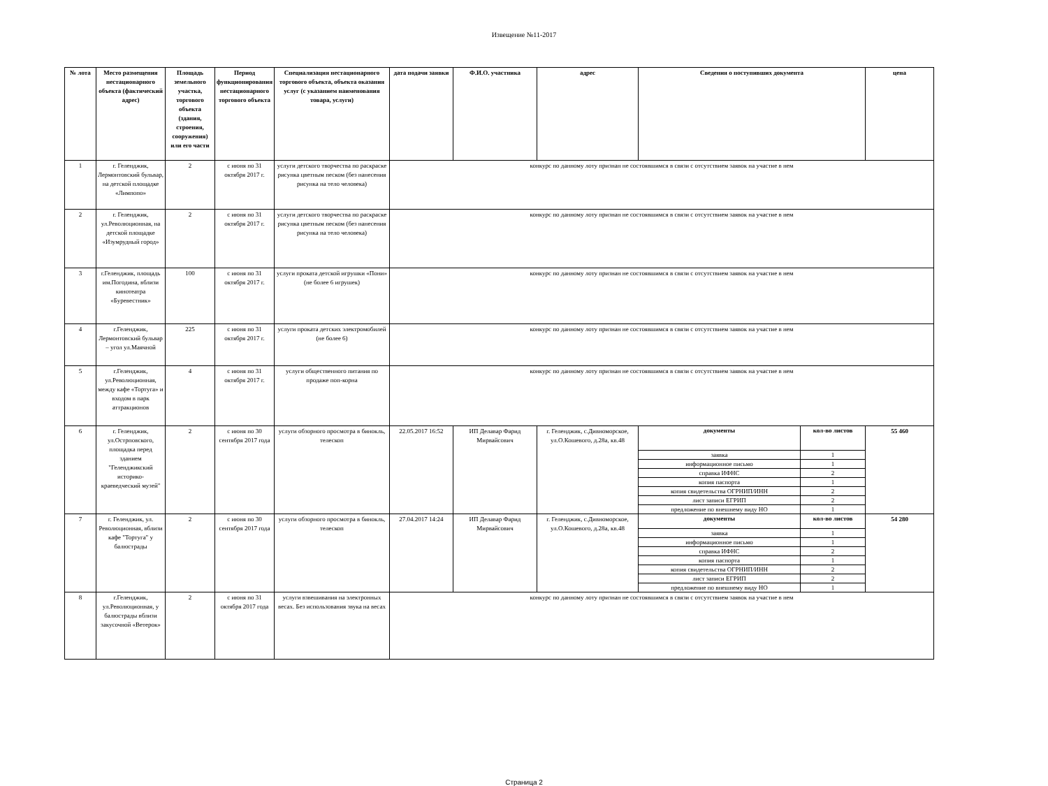Извещение №11-2017
| № лота | Место размещения нестационарного объекта (фактический адрес) | Площадь земельного участка, торгового объекта (здания, строения, сооружения) или его части | Период функционирования нестационарного торгового объекта | Специализация нестационарного торгового объекта, объекта оказания услуг (с указанием наименования товара, услуги) | дата подачи заявки | Ф.И.О. участника | адрес | Сведения о поступивших документа | цена |
| --- | --- | --- | --- | --- | --- | --- | --- | --- | --- |
| 1 | г. Геленджик, Лермонтовский бульвар, на детской площадке «Лимпопо» | 2 | с июня по 31 октября 2017 г. | услуги детского творчества по раскраске рисунка цветным песком (без нанесения рисунка на тело человека) | конкурс по данному лоту признан не состоявшимся в связи с отсутствием заявок на участие в нем | | | | |
| 2 | г. Геленджик, ул.Революционная, на детской площадке «Изумрудный город» | 2 | с июня по 31 октября 2017 г. | услуги детского творчества по раскраске рисунка цветным песком (без нанесения рисунка на тело человека) | конкурс по данному лоту признан не состоявшимся в связи с отсутствием заявок на участие в нем | | | | |
| 3 | г.Геленджик, площадь им.Погодина, вблизи кинотеатра «Буревестник» | 100 | с июня по 31 октября 2017 г. | услуги проката детской игрушки «Пони» (не более 6 игрушек) | конкурс по данному лоту признан не состоявшимся в связи с отсутствием заявок на участие в нем | | | | |
| 4 | г.Геленджик, Лермонтовский бульвар – угол ул.Маячной | 225 | с июня по 31 октября 2017 г. | услуги проката детских электромобилей (не более 6) | конкурс по данному лоту признан не состоявшимся в связи с отсутствием заявок на участие в нем | | | | |
| 5 | г.Геленджик, ул.Революционная, между кафе «Тортуга» и входом в парк аттракционов | 4 | с июня по 31 октября 2017 г. | услуги общественного питания по продаже поп-корна | конкурс по данному лоту признан не состоявшимся в связи с отсутствием заявок на участие в нем | | | | |
| 6 | г. Геленджик, ул.Острповского, площадка перед зданием "Геленджикский историко-краеведческий музей" | 2 | с июня по 30 сентября 2017 года | услуги обзорного просмотра в бинокль, телескоп | 22.05.2017 16:52 | ИП Делавар Фарид Мирвайсович | г. Геленджик, с.Дивноморское, ул.О.Кошевого, д.28а, кв.48 | / документы / кол-во листов / / заявка / 1 / / информационное письмо / 1 / / справка ИФНС / 2 / / копия паспорта / 1 / / копия свидетельства ОГРНИП/ИНН / 2 / / лист записи ЕГРИП / 2 / / предложение по внешнему виду НО / 1 / | 55 460 |
| 7 | г. Геленджик, ул. Революционная, вблизи кафе "Тортуга" у балюстрады | 2 | с июня по 30 сентября 2017 года | услуги обзорного просмотра в бинокль, телескоп | 27.04.2017 14:24 | ИП Делавар Фарид Мирвайсович | г. Геленджик, с.Дивноморское, ул.О.Кошевого, д.28а, кв.48 | / документы / кол-во листов / / заявка / 1 / / информационное письмо / 1 / / справка ИФНС / 2 / / копия паспорта / 1 / / копия свидетельства ОГРНИП/ИНН / 2 / / лист записи ЕГРИП / 2 / / предложение по внешнему виду НО / 1 / | 54 280 |
| 8 | г.Геленджик, ул.Революционная, у балюстрады вблизи закусочной «Ветерок» | 2 | с июня по 31 октября 2017 года | услуги взвешивания на электронных весах. Без использования звука на весах | конкурс по данному лоту признан не состоявшимся в связи с отсутствием заявок на участие в нем | | | | |
Страница 2